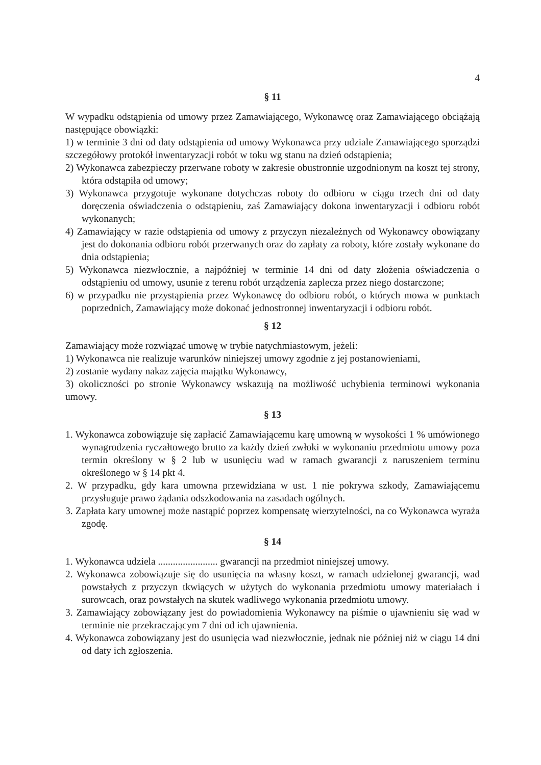4
§ 11
W wypadku odstąpienia od umowy przez Zamawiającego, Wykonawcę oraz Zamawiającego obciążają następujące obowiązki:
1) w terminie 3 dni od daty odstąpienia od umowy Wykonawca przy udziale Zamawiającego sporządzi szczegółowy protokół inwentaryzacji robót w toku wg stanu na dzień odstąpienia;
2) Wykonawca zabezpieczy przerwane roboty w zakresie obustronnie uzgodnionym na koszt tej strony, która odstąpiła od umowy;
3) Wykonawca przygotuje wykonane dotychczas roboty do odbioru w ciągu trzech dni od daty doręczenia oświadczenia o odstąpieniu, zaś Zamawiający dokona inwentaryzacji i odbioru robót wykonanych;
4) Zamawiający w razie odstąpienia od umowy z przyczyn niezależnych od Wykonawcy obowiązany jest do dokonania odbioru robót przerwanych oraz do zapłaty za roboty, które zostały wykonane do dnia odstąpienia;
5) Wykonawca niezwłocznie, a najpóźniej w terminie 14 dni od daty złożenia oświadczenia o odstąpieniu od umowy, usunie z terenu robót urządzenia zaplecza przez niego dostarczone;
6) w przypadku nie przystąpienia przez Wykonawcę do odbioru robót, o których mowa w punktach poprzednich, Zamawiający może dokonać jednostronnej inwentaryzacji i odbioru robót.
§ 12
Zamawiający może rozwiązać umowę w trybie natychmiastowym, jeżeli:
1) Wykonawca nie realizuje warunków niniejszej umowy zgodnie z jej postanowieniami,
2) zostanie wydany nakaz zajęcia majątku Wykonawcy,
3) okoliczności po stronie Wykonawcy wskazują na możliwość uchybienia terminowi wykonania umowy.
§ 13
1. Wykonawca zobowiązuje się zapłacić Zamawiającemu karę umowną w wysokości 1 % umówionego wynagrodzenia ryczałtowego brutto za każdy dzień zwłoki w wykonaniu przedmiotu umowy poza termin określony w § 2 lub w usunięciu wad w ramach gwarancji z naruszeniem terminu określonego w § 14 pkt 4.
2. W przypadku, gdy kara umowna przewidziana w ust. 1 nie pokrywa szkody, Zamawiającemu przysługuje prawo żądania odszkodowania na zasadach ogólnych.
3. Zapłata kary umownej może nastąpić poprzez kompensatę wierzytelności, na co Wykonawca wyraża zgodę.
§ 14
1. Wykonawca udziela ........................ gwarancji na przedmiot niniejszej umowy.
2. Wykonawca zobowiązuje się do usunięcia na własny koszt, w ramach udzielonej gwarancji, wad powstałych z przyczyn tkwiących w użytych do wykonania przedmiotu umowy materiałach i surowcach, oraz powstałych na skutek wadliwego wykonania przedmiotu umowy.
3. Zamawiający zobowiązany jest do powiadomienia Wykonawcy na piśmie o ujawnieniu się wad w terminie nie przekraczającym 7 dni od ich ujawnienia.
4. Wykonawca zobowiązany jest do usunięcia wad niezwłocznie, jednak nie później niż w ciągu 14 dni od daty ich zgłoszenia.